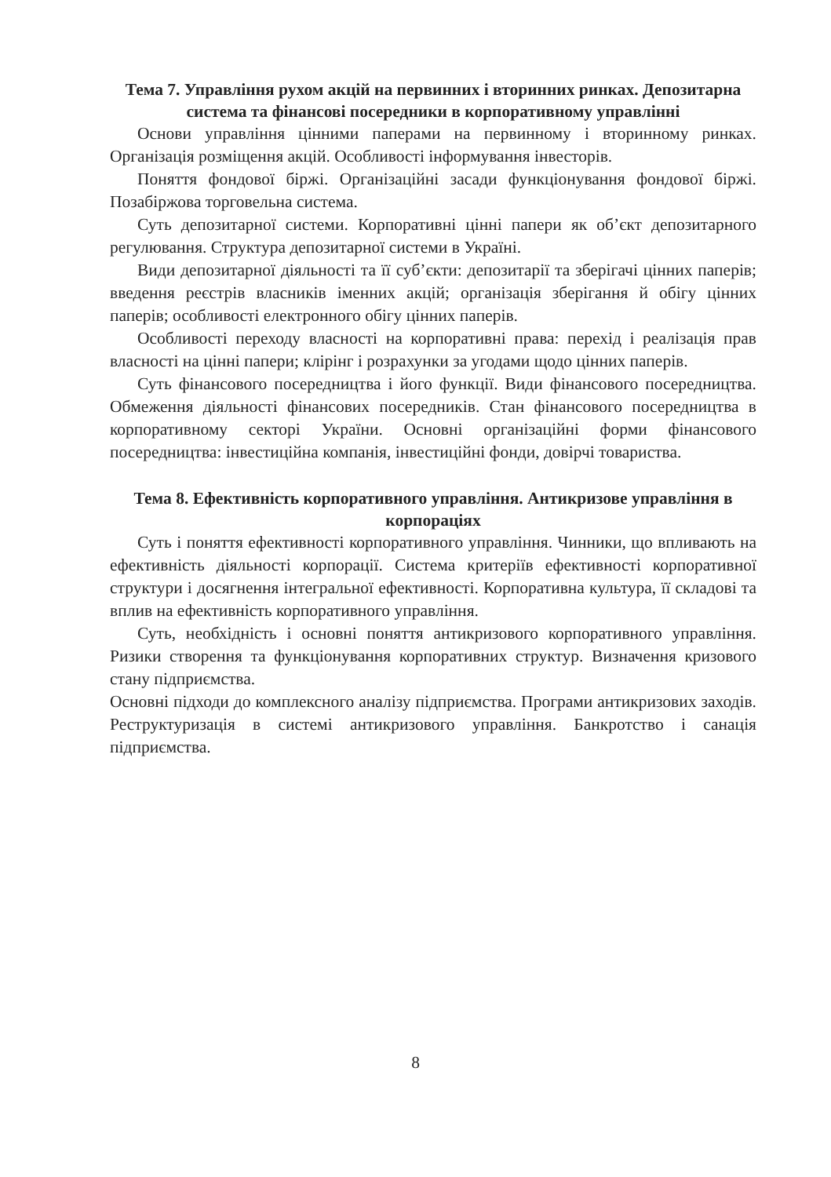Тема 7. Управління рухом акцій на первинних і вторинних ринках. Депозитарна система та фінансові посередники в корпоративному управлінні
Основи управління цінними паперами на первинному і вторинному ринках. Організація розміщення акцій. Особливості інформування інвесторів.
Поняття фондової біржі. Організаційні засади функціонування фондової біржі. Позабіржова торговельна система.
Суть депозитарної системи. Корпоративні цінні папери як об’єкт депозитарного регулювання. Структура депозитарної системи в Україні.
Види депозитарної діяльності та її суб’єкти: депозитарії та зберігачі цінних паперів; введення реєстрів власників іменних акцій; організація зберігання й обігу цінних паперів; особливості електронного обігу цінних паперів.
Особливості переходу власності на корпоративні права: перехід і реалізація прав власності на цінні папери; клірінг і розрахунки за угодами щодо цінних паперів.
Суть фінансового посередництва і його функції. Види фінансового посередництва. Обмеження діяльності фінансових посередників. Стан фінансового посередництва в корпоративному секторі України. Основні організаційні форми фінансового посередництва: інвестиційна компанія, інвестиційні фонди, довірчі товариства.
Тема 8. Ефективність корпоративного управління. Антикризове управління в корпораціях
Суть і поняття ефективності корпоративного управління. Чинники, що впливають на ефективність діяльності корпорації. Система критеріїв ефективності корпоративної структури і досягнення інтегральної ефективності. Корпоративна культура, її складові та вплив на ефективність корпоративного управління.
Суть, необхідність і основні поняття антикризового корпоративного управління. Ризики створення та функціонування корпоративних структур. Визначення кризового стану підприємства.
Основні підходи до комплексного аналізу підприємства. Програми антикризових заходів. Реструктуризація в системі антикризового управління. Банкротство і санація підприємства.
8